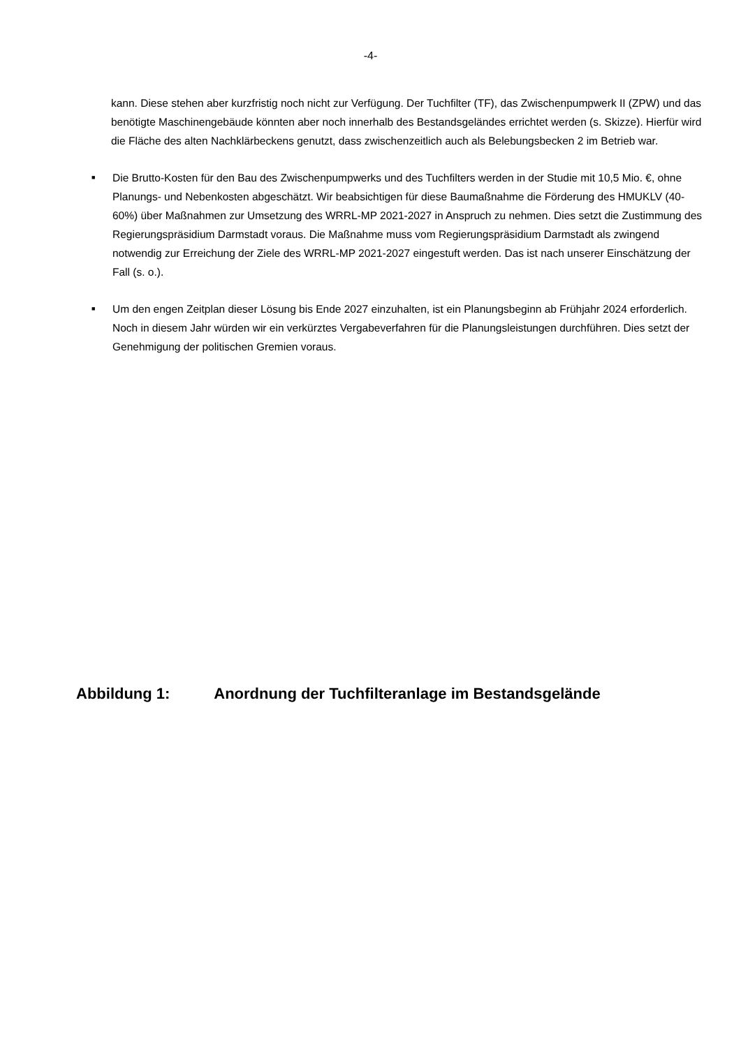-4-
kann. Diese stehen aber kurzfristig noch nicht zur Verfügung. Der Tuchfilter (TF), das Zwischenpumpwerk II (ZPW) und das benötigte Maschinengebäude könnten aber noch innerhalb des Bestandsgeländes errichtet werden (s. Skizze). Hierfür wird die Fläche des alten Nachklärbeckens genutzt, dass zwischenzeitlich auch als Belebungsbecken 2 im Betrieb war.
■
Die Brutto-Kosten für den Bau des Zwischenpumpwerks und des Tuchfilters werden in der Studie mit 10,5 Mio. €, ohne Planungs- und Nebenkosten abgeschätzt. Wir beabsichtigen für diese Baumaßnahme die Förderung des HMUKLV (40-60%) über Maßnahmen zur Umsetzung des WRRL-MP 2021-2027 in Anspruch zu nehmen. Dies setzt die Zustimmung des Regierungspräsidium Darmstadt voraus. Die Maßnahme muss vom Regierungspräsidium Darmstadt als zwingend notwendig zur Erreichung der Ziele des WRRL-MP 2021-2027 eingestuft werden. Das ist nach unserer Einschätzung der Fall (s. o.).
■
Um den engen Zeitplan dieser Lösung bis Ende 2027 einzuhalten, ist ein Planungsbeginn ab Frühjahr 2024 erforderlich. Noch in diesem Jahr würden wir ein verkürztes Vergabeverfahren für die Planungsleistungen durchführen. Dies setzt der Genehmigung der politischen Gremien voraus.
Abbildung 1: Anordnung der Tuchfilteranlage im Bestandsgelände